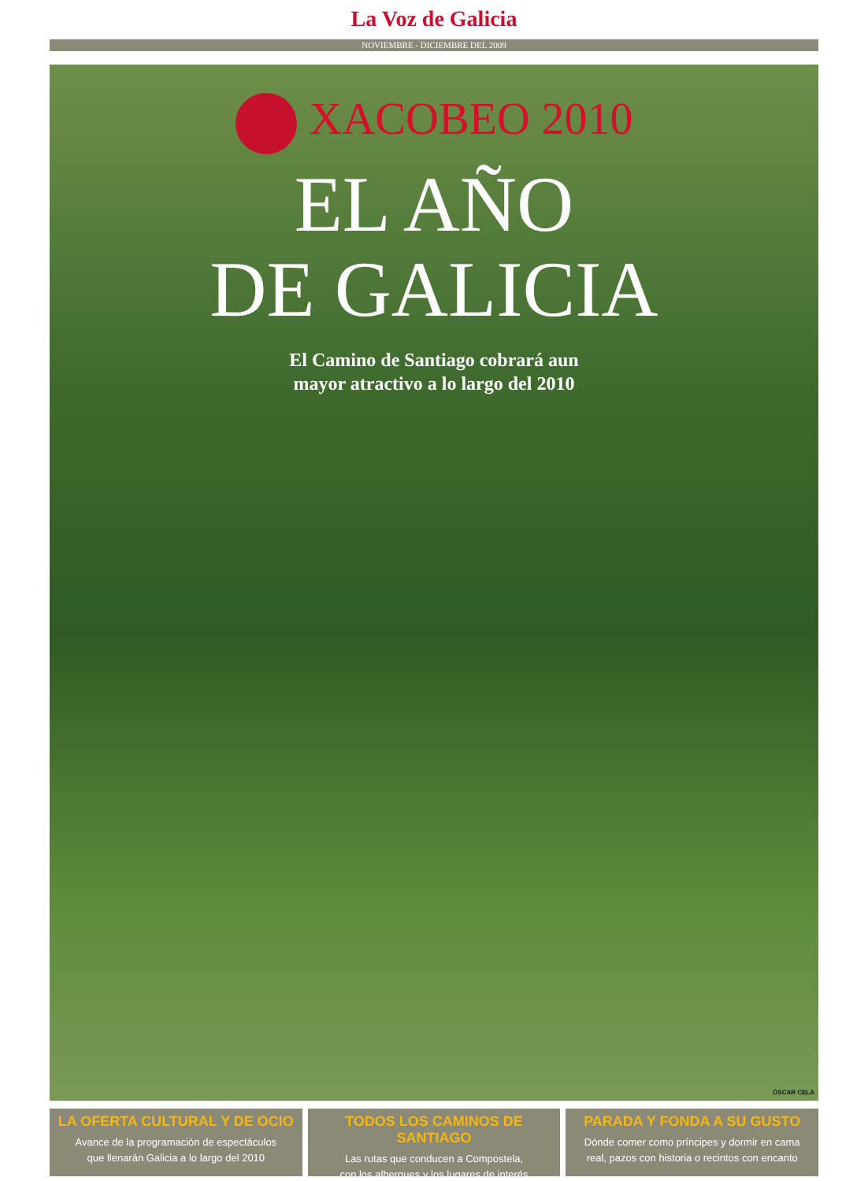La Voz de Galicia
NOVIEMBRE - DICIEMBRE DEL 2009
XACOBEO 2010
EL AÑO
DE GALICIA
El Camino de Santiago cobrará aun
mayor atractivo a lo largo del 2010
ÓSCAR CELA
LA OFERTA CULTURAL Y DE OCIO
Avance de la programación de espectáculos
que llenarán Galicia a lo largo del 2010
TODOS LOS CAMINOS DE SANTIAGO
Las rutas que conducen a Compostela,
con los albergues y los lugares de interés
PARADA Y FONDA A SU GUSTO
Dónde comer como príncipes y dormir en cama
real, pazos con historia o recintos con encanto